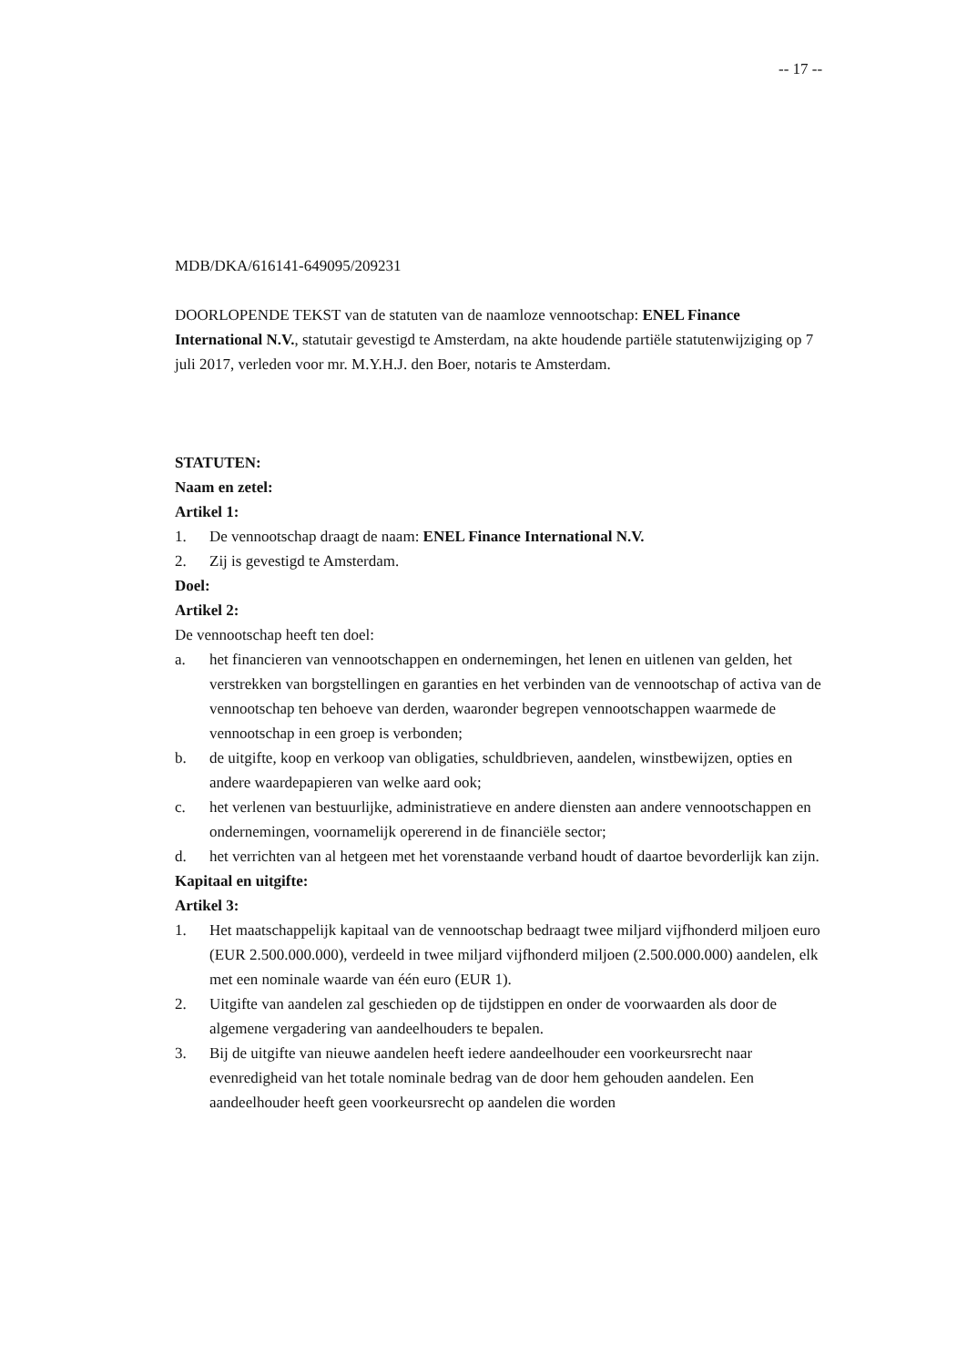-- 17 --
MDB/DKA/616141-649095/209231
DOORLOPENDE TEKST van de statuten van de naamloze vennootschap: ENEL Finance International N.V., statutair gevestigd te Amsterdam, na akte houdende partiële statutenwijziging op 7 juli 2017, verleden voor mr. M.Y.H.J. den Boer, notaris te Amsterdam.
STATUTEN:
Naam en zetel:
Artikel 1:
1. De vennootschap draagt de naam: ENEL Finance International N.V.
2. Zij is gevestigd te Amsterdam.
Doel:
Artikel 2:
De vennootschap heeft ten doel:
a. het financieren van vennootschappen en ondernemingen, het lenen en uitlenen van gelden, het verstrekken van borgstellingen en garanties en het verbinden van de vennootschap of activa van de vennootschap ten behoeve van derden, waaronder begrepen vennootschappen waarmede de vennootschap in een groep is verbonden;
b. de uitgifte, koop en verkoop van obligaties, schuldbrieven, aandelen, winstbewijzen, opties en andere waardepapieren van welke aard ook;
c. het verlenen van bestuurlijke, administratieve en andere diensten aan andere vennootschappen en ondernemingen, voornamelijk opererend in de financiële sector;
d. het verrichten van al hetgeen met het vorenstaande verband houdt of daartoe bevorderlijk kan zijn.
Kapitaal en uitgifte:
Artikel 3:
1. Het maatschappelijk kapitaal van de vennootschap bedraagt twee miljard vijfhonderd miljoen euro (EUR 2.500.000.000), verdeeld in twee miljard vijfhonderd miljoen (2.500.000.000) aandelen, elk met een nominale waarde van één euro (EUR 1).
2. Uitgifte van aandelen zal geschieden op de tijdstippen en onder de voorwaarden als door de algemene vergadering van aandeelhouders te bepalen.
3. Bij de uitgifte van nieuwe aandelen heeft iedere aandeelhouder een voorkeursrecht naar evenredigheid van het totale nominale bedrag van de door hem gehouden aandelen. Een aandeelhouder heeft geen voorkeursrecht op aandelen die worden